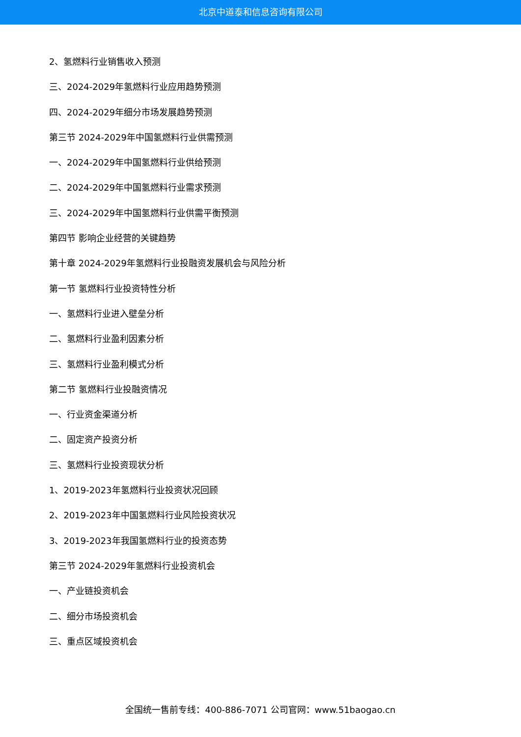北京中道泰和信息咨询有限公司
2、氢燃料行业销售收入预测
三、2024-2029年氢燃料行业应用趋势预测
四、2024-2029年细分市场发展趋势预测
第三节 2024-2029年中国氢燃料行业供需预测
一、2024-2029年中国氢燃料行业供给预测
二、2024-2029年中国氢燃料行业需求预测
三、2024-2029年中国氢燃料行业供需平衡预测
第四节 影响企业经营的关键趋势
第十章 2024-2029年氢燃料行业投融资发展机会与风险分析
第一节 氢燃料行业投资特性分析
一、氢燃料行业进入壁垒分析
二、氢燃料行业盈利因素分析
三、氢燃料行业盈利模式分析
第二节 氢燃料行业投融资情况
一、行业资金渠道分析
二、固定资产投资分析
三、氢燃料行业投资现状分析
1、2019-2023年氢燃料行业投资状况回顾
2、2019-2023年中国氢燃料行业风险投资状况
3、2019-2023年我国氢燃料行业的投资态势
第三节 2024-2029年氢燃料行业投资机会
一、产业链投资机会
二、细分市场投资机会
三、重点区域投资机会
全国统一售前专线：400-886-7071 公司官网：www.51baogao.cn